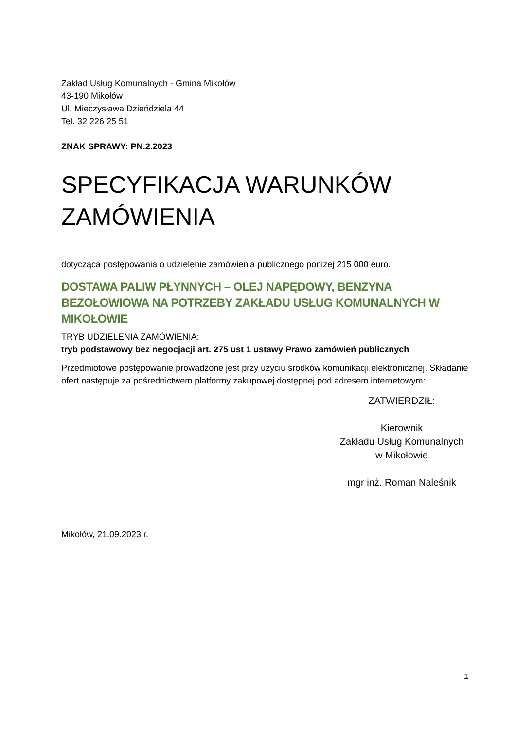Zakład Usług Komunalnych - Gmina Mikołów
43-190 Mikołów
Ul. Mieczysława Dzieńdziela 44
Tel. 32 226 25 51
ZNAK SPRAWY: PN.2.2023
SPECYFIKACJA WARUNKÓW ZAMÓWIENIA
dotycząca postępowania o udzielenie zamówienia publicznego poniżej 215 000 euro.
DOSTAWA PALIW PŁYNNYCH – OLEJ NAPĘDOWY, BENZYNA BEZOŁOWIOWA NA POTRZEBY ZAKŁADU USŁUG KOMUNALNYCH W MIKOŁOWIE
TRYB UDZIELENIA ZAMÓWIENIA:
tryb podstawowy bez negocjacji art. 275 ust 1 ustawy Prawo zamówień publicznych
Przedmiotowe postępowanie prowadzone jest przy użyciu środków komunikacji elektronicznej. Składanie ofert następuje za pośrednictwem platformy zakupowej dostępnej pod adresem internetowym:
ZATWIERDZIŁ:
Kierownik
Zakładu Usług Komunalnych
w Mikołowie
mgr inż. Roman Naleśnik
Mikołów, 21.09.2023 r.
1